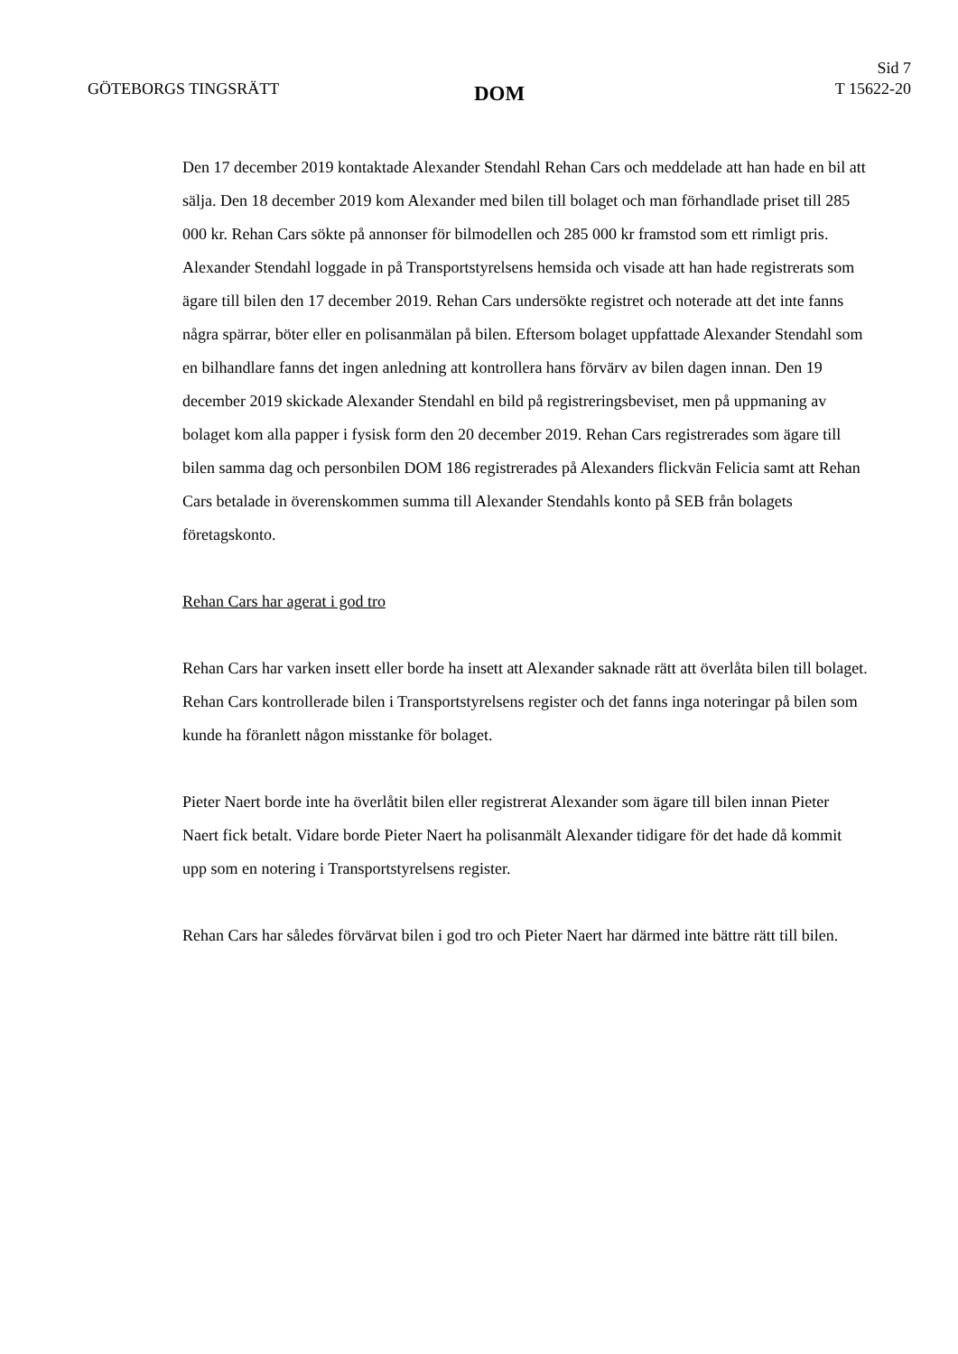GÖTEBORGS TINGSRÄTT
DOM
Sid 7
T 15622-20
Den 17 december 2019 kontaktade Alexander Stendahl Rehan Cars och meddelade att han hade en bil att sälja. Den 18 december 2019 kom Alexander med bilen till bolaget och man förhandlade priset till 285 000 kr. Rehan Cars sökte på annonser för bilmodellen och 285 000 kr framstod som ett rimligt pris. Alexander Stendahl loggade in på Transportstyrelsens hemsida och visade att han hade registrerats som ägare till bilen den 17 december 2019. Rehan Cars undersökte registret och noterade att det inte fanns några spärrar, böter eller en polisanmälan på bilen. Eftersom bolaget uppfattade Alexander Stendahl som en bilhandlare fanns det ingen anledning att kontrollera hans förvärv av bilen dagen innan. Den 19 december 2019 skickade Alexander Stendahl en bild på registreringsbeviset, men på uppmaning av bolaget kom alla papper i fysisk form den 20 december 2019. Rehan Cars registrerades som ägare till bilen samma dag och personbilen DOM 186 registrerades på Alexanders flickvän Felicia samt att Rehan Cars betalade in överenskommen summa till Alexander Stendahls konto på SEB från bolagets företagskonto.
Rehan Cars har agerat i god tro
Rehan Cars har varken insett eller borde ha insett att Alexander saknade rätt att överlåta bilen till bolaget. Rehan Cars kontrollerade bilen i Transportstyrelsens register och det fanns inga noteringar på bilen som kunde ha föranlett någon misstanke för bolaget.
Pieter Naert borde inte ha överlåtit bilen eller registrerat Alexander som ägare till bilen innan Pieter Naert fick betalt. Vidare borde Pieter Naert ha polisanmält Alexander tidigare för det hade då kommit upp som en notering i Transportstyrelsens register.
Rehan Cars har således förvärvat bilen i god tro och Pieter Naert har därmed inte bättre rätt till bilen.